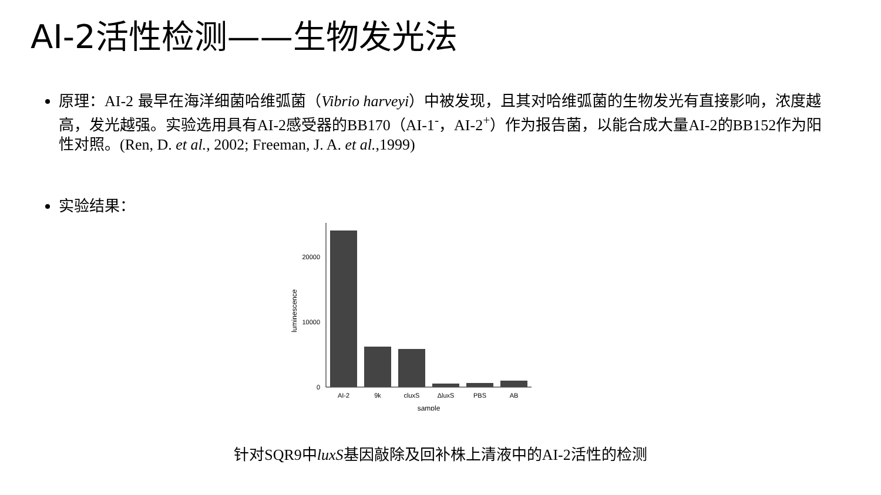AI-2活性检测——生物发光法
原理：AI-2 最早在海洋细菌哈维弧菌（Vibrio harveyi）中被发现，且其对哈维弧菌的生物发光有直接影响，浓度越高，发光越强。实验选用具有AI-2感受器的BB170（AI-1<sup>-</sup>，AI-2<sup>+</sup>）作为报告菌，以能合成大量AI-2的BB152作为阳性对照。(Ren, D. et al., 2002; Freeman, J. A. et al.,1999)
实验结果：
0
10000
20000
luminescence
AI-2
9k
cluxS
ΔluxS
PBS
AB
sample
针对SQR9中luxS基因敲除及回补株上清液中的AI-2活性的检测